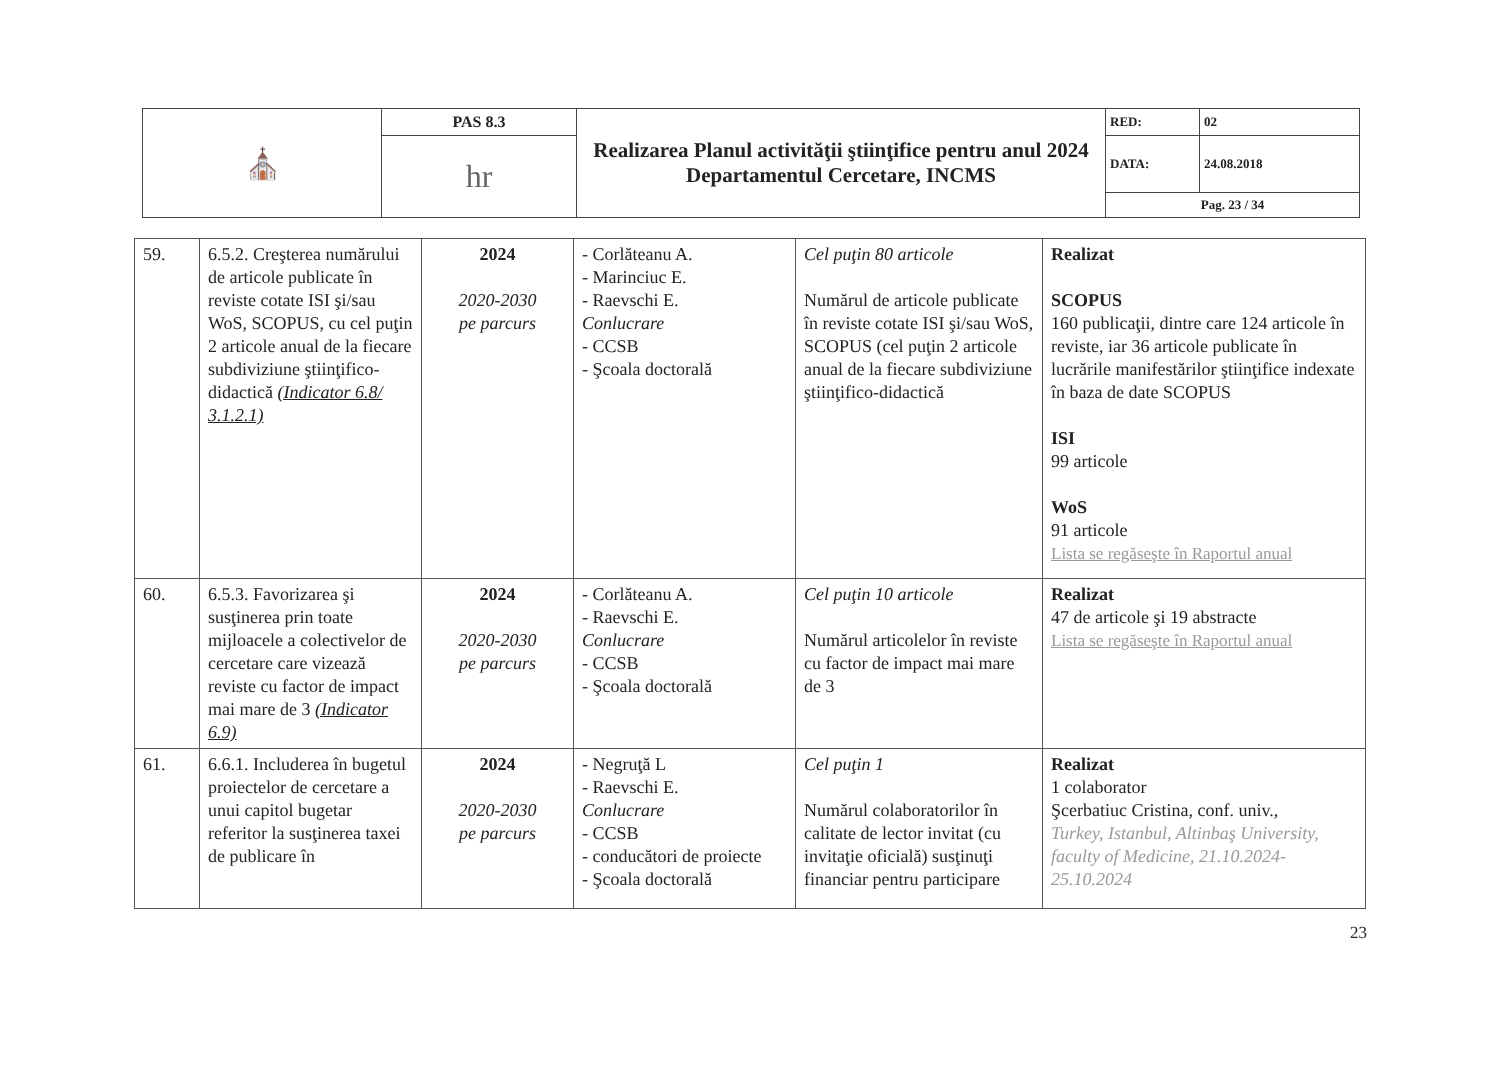| ⛪ | PAS 8.3 | Realizarea Planul activităţii ştiinţifice pentru anul 2024 Departamentul Cercetare, INCMS | RED: | 02 |
| | hr | | DATA: | 24.08.2018 |
| | | | Pag. 23 / 34 | |
| 59. | 6.5.2. Creşterea numărului de articole publicate în reviste cotate ISI şi/sau WoS, SCOPUS, cu cel puţin 2 articole anual de la fiecare subdiviziune ştiinţifico-didactică (Indicator 6.8/ 3.1.2.1) | 2024 2020-2030 pe parcurs | - Corlăteanu A. - Marinciuc E. - Raevschi E. Conlucrare - CCSB - Şcoala doctorală | Cel puţin 80 articole Numărul de articole publicate în reviste cotate ISI şi/sau WoS, SCOPUS (cel puţin 2 articole anual de la fiecare subdiviziune ştiinţifico-didactică | Realizat SCOPUS 160 publicaţii, dintre care 124 articole în reviste, iar 36 articole publicate în lucrările manifestărilor ştiinţifice indexate în baza de date SCOPUS ISI 99 articole WoS 91 articole Lista se regăseşte în Raportul anual |
| 60. | 6.5.3. Favorizarea şi susţinerea prin toate mijloacele a colectivelor de cercetare care vizează reviste cu factor de impact mai mare de 3 (Indicator 6.9) | 2024 2020-2030 pe parcurs | - Corlăteanu A. - Raevschi E. Conlucrare - CCSB - Şcoala doctorală | Cel puţin 10 articole Numărul articolelor în reviste cu factor de impact mai mare de 3 | Realizat 47 de articole şi 19 abstracte Lista se regăseşte în Raportul anual |
| 61. | 6.6.1. Includerea în bugetul proiectelor de cercetare a unui capitol bugetar referitor la susţinerea taxei de publicare în | 2024 2020-2030 pe parcurs | - Negruţă L - Raevschi E. Conlucrare - CCSB - conducători de proiecte - Şcoala doctorală | Cel puţin 1 Numărul colaboratorilor în calitate de lector invitat (cu invitaţie oficială) susţinuţi financiar pentru participare | Realizat 1 colaborator Şcerbatiuc Cristina, conf. univ., Turkey, Istanbul, Altinbaş University, faculty of Medicine, 21.10.2024-25.10.2024 |
23